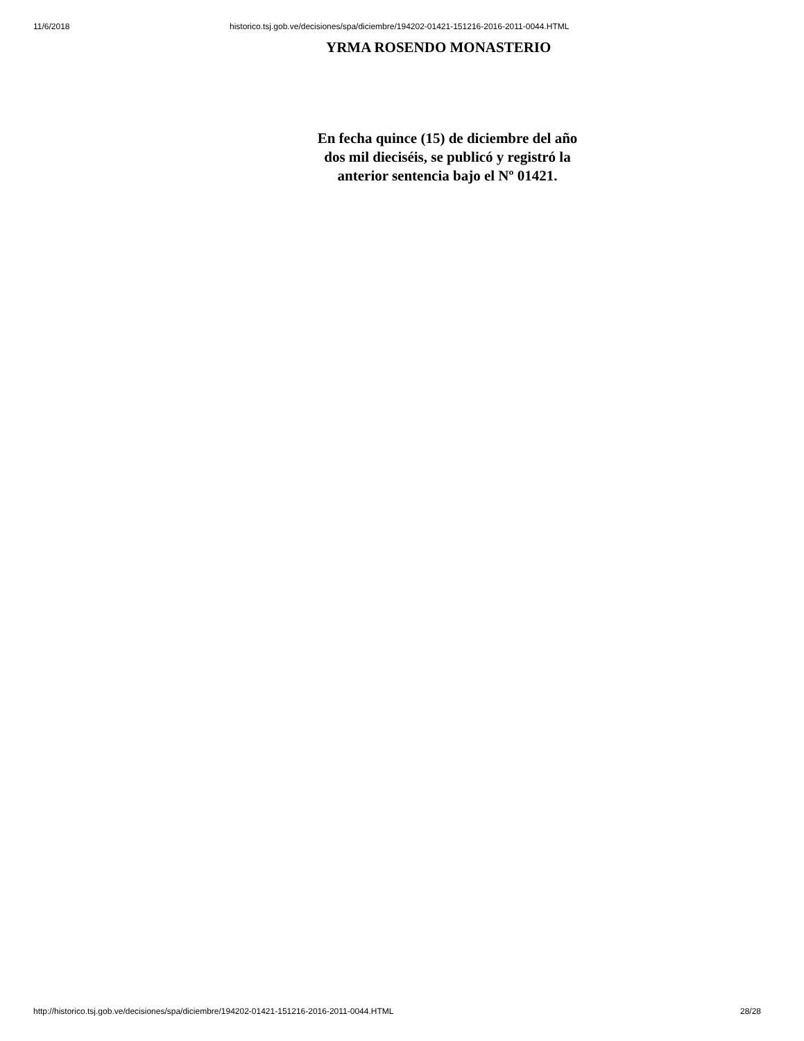11/6/2018 historico.tsj.gob.ve/decisiones/spa/diciembre/194202-01421-151216-2016-2011-0044.HTML
YRMA ROSENDO MONASTERIO
En fecha quince (15) de diciembre del año dos mil dieciséis, se publicó y registró la anterior sentencia bajo el Nº 01421.
http://historico.tsj.gob.ve/decisiones/spa/diciembre/194202-01421-151216-2016-2011-0044.HTML 28/28